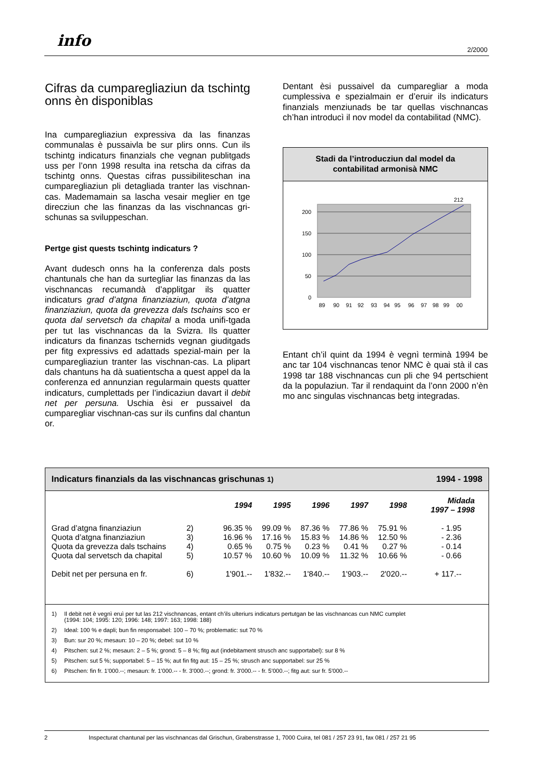info 2/2000
Cifras da cumparegliaziun da tschintg onns èn disponiblas
Ina cumparegliaziun expressiva da las finanzas communalas è pussaivla be sur plirs onns. Cun ils tschintg indicaturs finanzials che vegnan publitgads uss per l’onn 1998 resulta ina retscha da cifras da tschintg onns. Questas cifras pussibiliteschan ina cumparegliaziun pli detagliada tranter las vischnan-cas. Mademamain sa lascha vesair meglier en tge direcziun che las finanzas da las vischnancas gri-schunas sa sviluppeschan.
Pertge gist quests tschintg indicaturs ?
Avant dudesch onns ha la conferenza dals posts chantunals che han da surtegliar las finanzas da las vischnancas recumandà d’applitgar ils quatter indicaturs grad d’atgna finanziaziun, quota d’atgna finanziaziun, quota da grevezza dals tschains sco er quota dal servetsch da chapital a moda unifi-tgada per tut las vischnancas da la Svizra. Ils quatter indicaturs da finanzas tschernids vegnan giuditgads per fitg expressivs ed adattads spezial-main per la cumparegliaziun tranter las vischnan-cas. La plipart dals chantuns ha dà suatientscha a quest appel da la conferenza ed annunzian regularmain quests quatter indicaturs, cumplettads per l’indicaziun davart il debit net per persuna. Uschia èsi er pussaivel da cumparegliar vischnan-cas sur ils cunfins dal chantun or.
Dentant èsi pussaivel da cumparegliar a moda cumplessiva e spezialmain er d’eruir ils indicaturs finanzials menziunads be tar quellas vischnancas ch’han introducì il nov model da contabilitad (NMC).
Stadi da l’introducziun dal model da
contabilitad armonisà NMC
200
150
100
50
0
212
89
90
91
92
93
94
95
96
97
98
99
00
Entant ch’il quint da 1994 è vegnì terminà 1994 be anc tar 104 vischnancas tenor NMC è quai stà il cas 1998 tar 188 vischnancas cun pli che 94 pertschient da la populaziun. Tar il rendaquint da l’onn 2000 n’èn mo anc singulas vischnancas betg integradas.
Indicaturs finanzials da las vischnancas grischunas 1) 1994 - 1998
| | | 1994 | 1995 | 1996 | 1997 | 1998 | Midada 1997 – 1998 |
| --- | --- | --- | --- | --- | --- | --- | --- |
| Grad d’atgna finanziaziun | 2) | 96.35 % | 99.09 % | 87.36 % | 77.86 % | 75.91 % | - 1.95 |
| Quota d’atgna finanziaziun | 3) | 16.96 % | 17.16 % | 15.83 % | 14.86 % | 12.50 % | - 2.36 |
| Quota da grevezza dals tschains | 4) | 0.65 % | 0.75 % | 0.23 % | 0.41 % | 0.27 % | - 0.14 |
| Quota dal servetsch da chapital | 5) | 10.57 % | 10.60 % | 10.09 % | 11.32 % | 10.66 % | - 0.66 |
| Debit net per persuna en fr. | 6) | 1'901.-- | 1'832.-- | 1'840.-- | 1'903.-- | 2'020.-- | + 117.-- |
1) Il debit net è vegnì eruì per tut las 212 vischnancas, entant ch’ils ulteriurs indicaturs pertutgan be las vischnancas cun NMC cumplet
(1994: 104; 1995: 120; 1996: 148; 1997: 163; 1998: 188)
2) Ideal: 100 % e dapli; bun fin responsabel: 100 – 70 %; problematic: sut 70 %
3) Bun: sur 20 %; mesaun: 10 – 20 %; debel: sut 10 %
4) Pitschen: sut 2 %; mesaun: 2 – 5 %; grond: 5 – 8 %; fitg aut (indebitament strusch anc supportabel): sur 8 %
5) Pitschen: sut 5 %; supportabel: 5 – 15 %; aut fin fitg aut: 15 – 25 %; strusch anc supportabel: sur 25 %
6) Pitschen: fin fr. 1'000.--; mesaun: fr. 1'000.-- - fr. 3'000.--; grond: fr. 3'000.-- - fr. 5'000.--; fitg aut: sur fr. 5'000.--
2 Inspecturat chantunal per las vischnancas dal Grischun, Grabenstrasse 1, 7000 Cuira, tel 081 / 257 23 91, fax 081 / 257 21 95